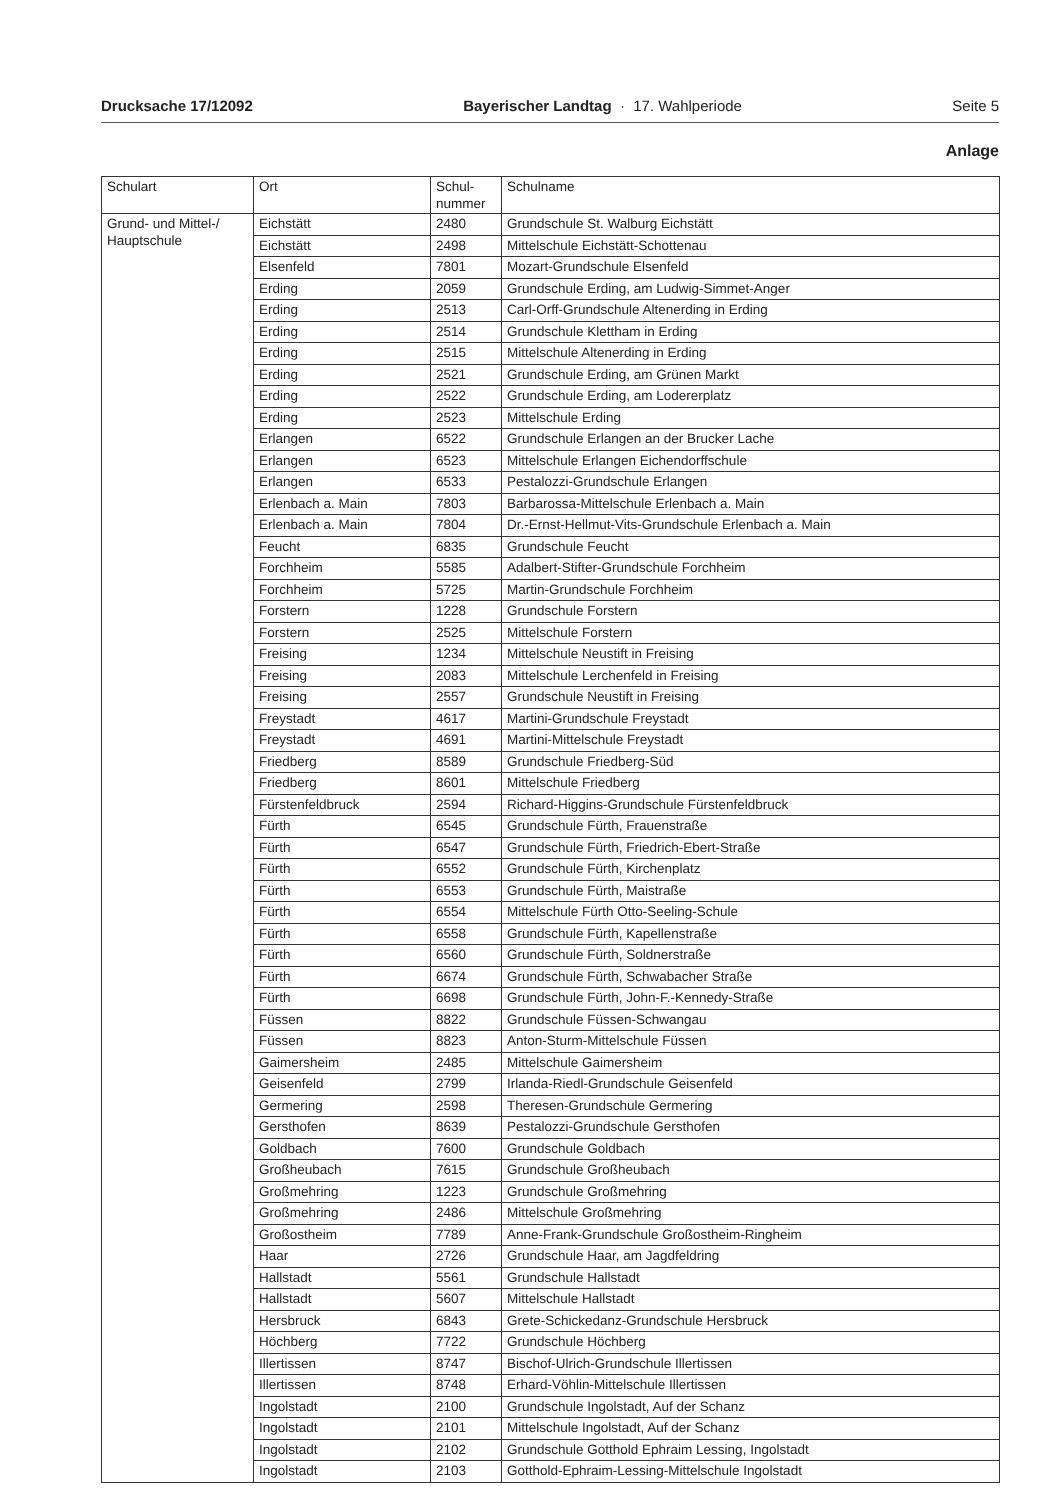Drucksache 17/12092 Bayerischer Landtag · 17. Wahlperiode Seite 5
Anlage
| Schulart | Ort | Schul- nummer | Schulname |
| --- | --- | --- | --- |
| Grund- und Mittel-/ Hauptschule | Eichstätt | 2480 | Grundschule St. Walburg Eichstätt |
| | Eichstätt | 2498 | Mittelschule Eichstätt-Schottenau |
| | Elsenfeld | 7801 | Mozart-Grundschule Elsenfeld |
| | Erding | 2059 | Grundschule Erding, am Ludwig-Simmet-Anger |
| | Erding | 2513 | Carl-Orff-Grundschule Altenerding in Erding |
| | Erding | 2514 | Grundschule Klettham in Erding |
| | Erding | 2515 | Mittelschule Altenerding in Erding |
| | Erding | 2521 | Grundschule Erding, am Grünen Markt |
| | Erding | 2522 | Grundschule Erding, am Lodererplatz |
| | Erding | 2523 | Mittelschule Erding |
| | Erlangen | 6522 | Grundschule Erlangen an der Brucker Lache |
| | Erlangen | 6523 | Mittelschule Erlangen Eichendorffschule |
| | Erlangen | 6533 | Pestalozzi-Grundschule Erlangen |
| | Erlenbach a. Main | 7803 | Barbarossa-Mittelschule Erlenbach a. Main |
| | Erlenbach a. Main | 7804 | Dr.-Ernst-Hellmut-Vits-Grundschule Erlenbach a. Main |
| | Feucht | 6835 | Grundschule Feucht |
| | Forchheim | 5585 | Adalbert-Stifter-Grundschule Forchheim |
| | Forchheim | 5725 | Martin-Grundschule Forchheim |
| | Forstern | 1228 | Grundschule Forstern |
| | Forstern | 2525 | Mittelschule Forstern |
| | Freising | 1234 | Mittelschule Neustift in Freising |
| | Freising | 2083 | Mittelschule Lerchenfeld in Freising |
| | Freising | 2557 | Grundschule Neustift in Freising |
| | Freystadt | 4617 | Martini-Grundschule Freystadt |
| | Freystadt | 4691 | Martini-Mittelschule Freystadt |
| | Friedberg | 8589 | Grundschule Friedberg-Süd |
| | Friedberg | 8601 | Mittelschule Friedberg |
| | Fürstenfeldbruck | 2594 | Richard-Higgins-Grundschule Fürstenfeldbruck |
| | Fürth | 6545 | Grundschule Fürth, Frauenstraße |
| | Fürth | 6547 | Grundschule Fürth, Friedrich-Ebert-Straße |
| | Fürth | 6552 | Grundschule Fürth, Kirchenplatz |
| | Fürth | 6553 | Grundschule Fürth, Maistraße |
| | Fürth | 6554 | Mittelschule Fürth Otto-Seeling-Schule |
| | Fürth | 6558 | Grundschule Fürth, Kapellenstraße |
| | Fürth | 6560 | Grundschule Fürth, Soldnerstraße |
| | Fürth | 6674 | Grundschule Fürth, Schwabacher Straße |
| | Fürth | 6698 | Grundschule Fürth, John-F.-Kennedy-Straße |
| | Füssen | 8822 | Grundschule Füssen-Schwangau |
| | Füssen | 8823 | Anton-Sturm-Mittelschule Füssen |
| | Gaimersheim | 2485 | Mittelschule Gaimersheim |
| | Geisenfeld | 2799 | Irlanda-Riedl-Grundschule Geisenfeld |
| | Germering | 2598 | Theresen-Grundschule Germering |
| | Gersthofen | 8639 | Pestalozzi-Grundschule Gersthofen |
| | Goldbach | 7600 | Grundschule Goldbach |
| | Großheubach | 7615 | Grundschule Großheubach |
| | Großmehring | 1223 | Grundschule Großmehring |
| | Großmehring | 2486 | Mittelschule Großmehring |
| | Großostheim | 7789 | Anne-Frank-Grundschule Großostheim-Ringheim |
| | Haar | 2726 | Grundschule Haar, am Jagdfeldring |
| | Hallstadt | 5561 | Grundschule Hallstadt |
| | Hallstadt | 5607 | Mittelschule Hallstadt |
| | Hersbruck | 6843 | Grete-Schickedanz-Grundschule Hersbruck |
| | Höchberg | 7722 | Grundschule Höchberg |
| | Illertissen | 8747 | Bischof-Ulrich-Grundschule Illertissen |
| | Illertissen | 8748 | Erhard-Vöhlin-Mittelschule Illertissen |
| | Ingolstadt | 2100 | Grundschule Ingolstadt, Auf der Schanz |
| | Ingolstadt | 2101 | Mittelschule Ingolstadt, Auf der Schanz |
| | Ingolstadt | 2102 | Grundschule Gotthold Ephraim Lessing, Ingolstadt |
| | Ingolstadt | 2103 | Gotthold-Ephraim-Lessing-Mittelschule Ingolstadt |